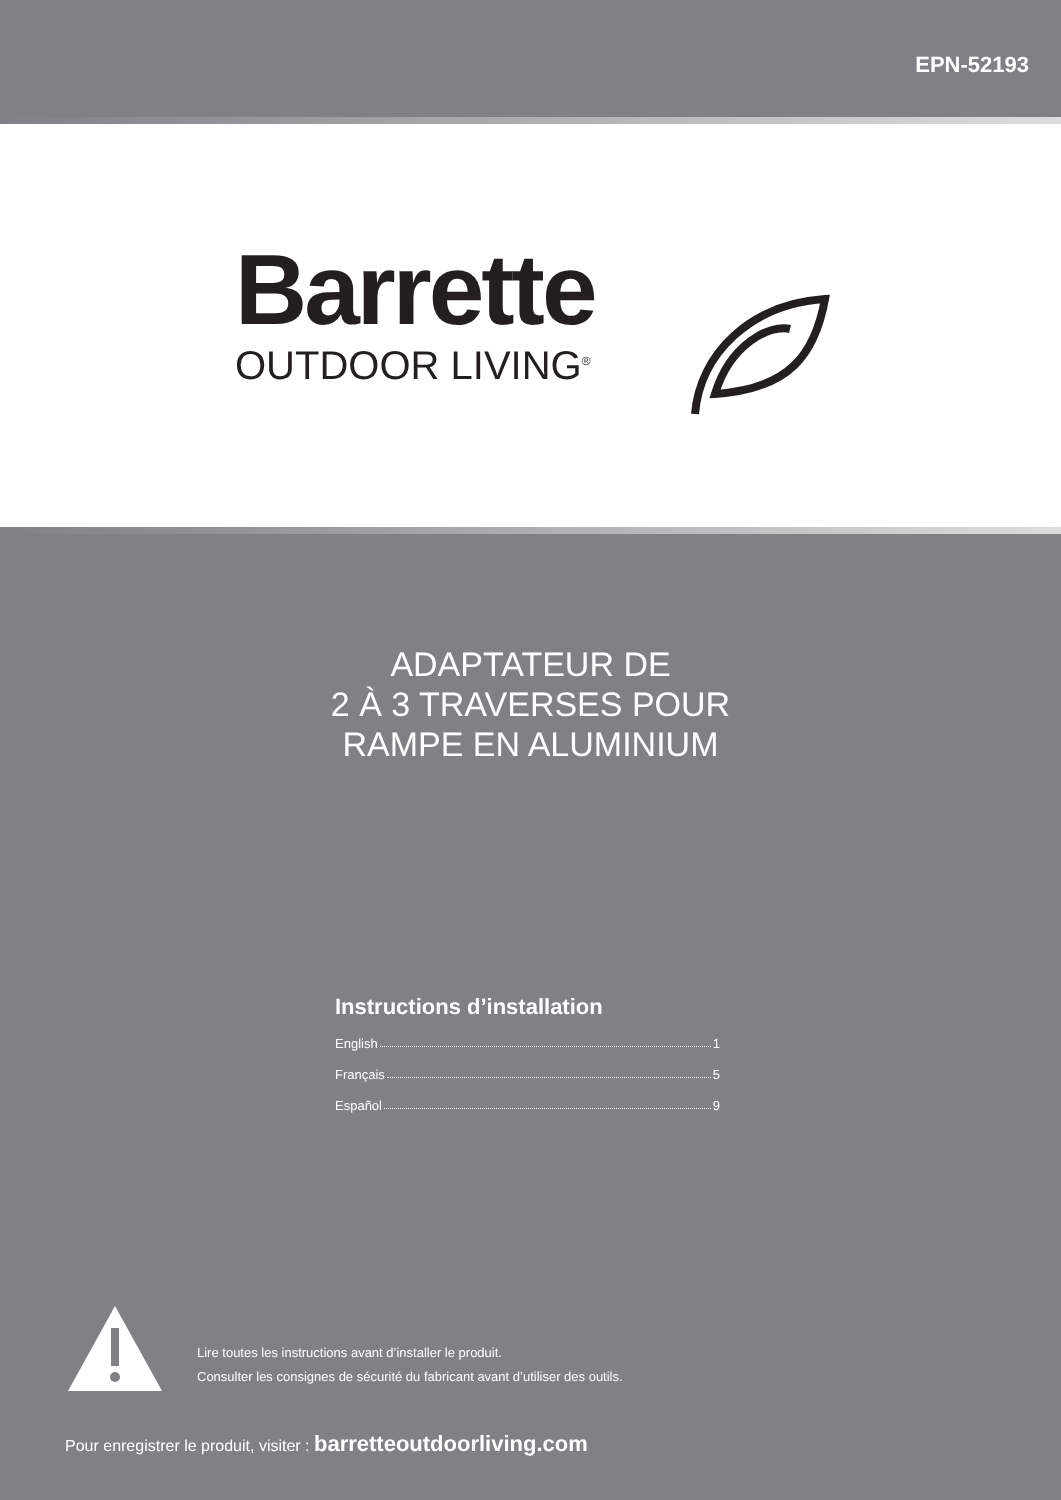EPN-52193
Barrette
OUTDOOR LIVING<sup>®</sup>
ADAPTATEUR DE
2 À 3 TRAVERSES POUR
RAMPE EN ALUMINIUM
Instructions d’installation
English 1
Français 5
Español 9
Lire toutes les instructions avant d’installer le produit.
Consulter les consignes de sécurité du fabricant avant d’utiliser des outils.
Pour enregistrer le produit, visiter : barretteoutdoorliving.com